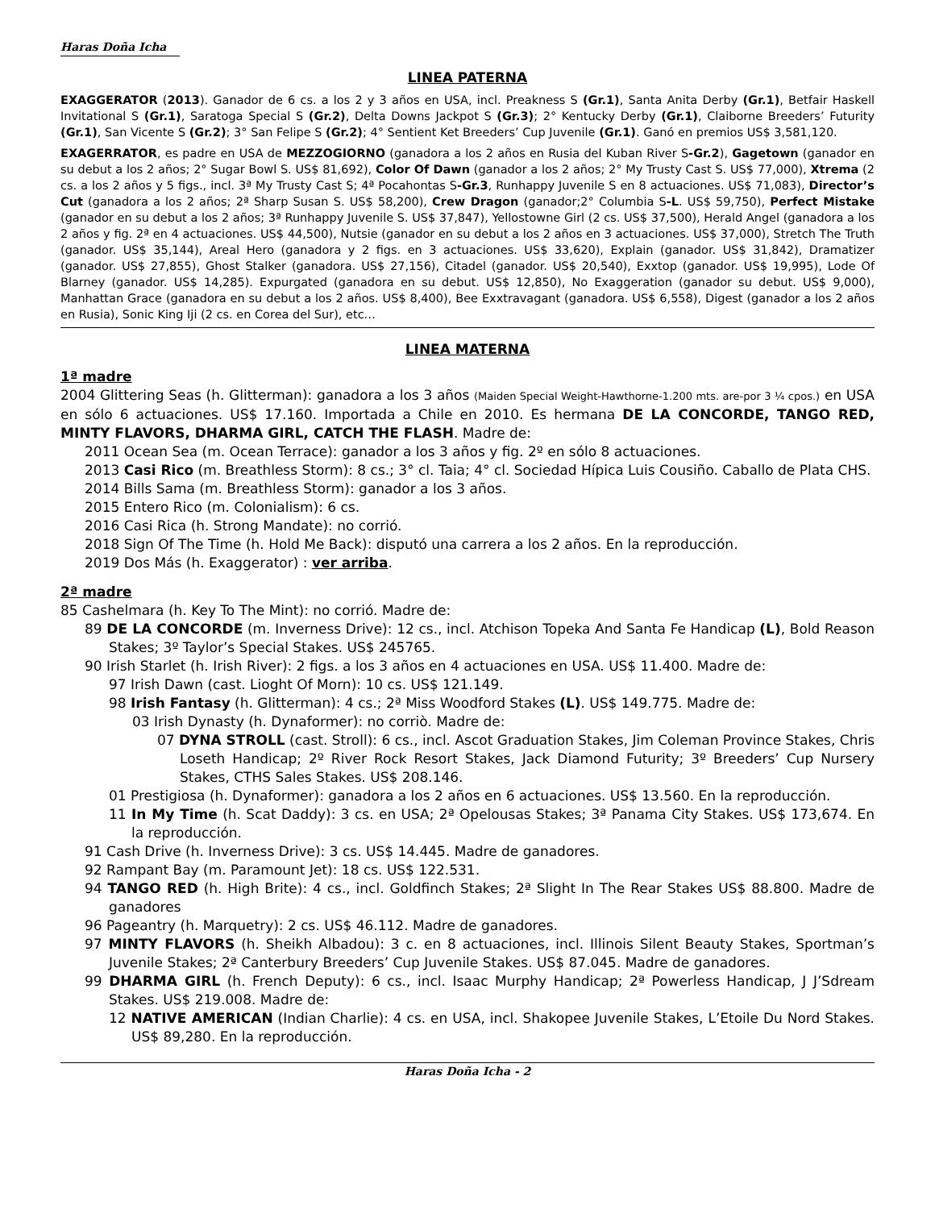Haras Doña Icha
LINEA PATERNA
EXAGGERATOR (2013). Ganador de 6 cs. a los 2 y 3 años en USA, incl. Preakness S (Gr.1), Santa Anita Derby (Gr.1), Betfair Haskell Invitational S (Gr.1), Saratoga Special S (Gr.2), Delta Downs Jackpot S (Gr.3); 2° Kentucky Derby (Gr.1), Claiborne Breeders’ Futurity (Gr.1), San Vicente S (Gr.2); 3° San Felipe S (Gr.2); 4° Sentient Ket Breeders’ Cup Juvenile (Gr.1). Ganó en premios US$ 3,581,120.
EXAGERRATOR, es padre en USA de MEZZOGIORNO (ganadora a los 2 años en Rusia del Kuban River S-Gr.2), Gagetown (ganador en su debut a los 2 años; 2° Sugar Bowl S. US$ 81,692), Color Of Dawn (ganador a los 2 años; 2° My Trusty Cast S. US$ 77,000), Xtrema (2 cs. a los 2 años y 5 figs., incl. 3ª My Trusty Cast S; 4ª Pocahontas S-Gr.3, Runhappy Juvenile S en 8 actuaciones. US$ 71,083), Director’s Cut (ganadora a los 2 años; 2ª Sharp Susan S. US$ 58,200), Crew Dragon (ganador;2° Columbia S-L. US$ 59,750), Perfect Mistake (ganador en su debut a los 2 años; 3ª Runhappy Juvenile S. US$ 37,847), Yellostowne Girl (2 cs. US$ 37,500), Herald Angel (ganadora a los 2 años y fig. 2ª en 4 actuaciones. US$ 44,500), Nutsie (ganador en su debut a los 2 años en 3 actuaciones. US$ 37,000), Stretch The Truth (ganador. US$ 35,144), Areal Hero (ganadora y 2 figs. en 3 actuaciones. US$ 33,620), Explain (ganador. US$ 31,842), Dramatizer (ganador. US$ 27,855), Ghost Stalker (ganadora. US$ 27,156), Citadel (ganador. US$ 20,540), Exxtop (ganador. US$ 19,995), Lode Of Blarney (ganador. US$ 14,285). Expurgated (ganadora en su debut. US$ 12,850), No Exaggeration (ganador su debut. US$ 9,000), Manhattan Grace (ganadora en su debut a los 2 años. US$ 8,400), Bee Exxtravagant (ganadora. US$ 6,558), Digest (ganador a los 2 años en Rusia), Sonic King Iji (2 cs. en Corea del Sur), etc…
LINEA MATERNA
1ª madre
2004 Glittering Seas (h. Glitterman): ganadora a los 3 años (Maiden Special Weight-Hawthorne-1.200 mts. are-por 3 ¼ cpos.) en USA en sólo 6 actuaciones. US$ 17.160. Importada a Chile en 2010. Es hermana DE LA CONCORDE, TANGO RED, MINTY FLAVORS, DHARMA GIRL, CATCH THE FLASH. Madre de:
2011 Ocean Sea (m. Ocean Terrace): ganador a los 3 años y fig. 2º en sólo 8 actuaciones.
2013 Casi Rico (m. Breathless Storm): 8 cs.; 3° cl. Taia; 4° cl. Sociedad Hípica Luis Cousiño. Caballo de Plata CHS.
2014 Bills Sama (m. Breathless Storm): ganador a los 3 años.
2015 Entero Rico (m. Colonialism): 6 cs.
2016 Casi Rica (h. Strong Mandate): no corrió.
2018 Sign Of The Time (h. Hold Me Back): disputó una carrera a los 2 años. En la reproducción.
2019 Dos Más (h. Exaggerator) : ver arriba.
2ª madre
85 Cashelmara (h. Key To The Mint): no corrió. Madre de:
89 DE LA CONCORDE (m. Inverness Drive): 12 cs., incl. Atchison Topeka And Santa Fe Handicap (L), Bold Reason Stakes; 3º Taylor’s Special Stakes. US$ 245765.
90 Irish Starlet (h. Irish River): 2 figs. a los 3 años en 4 actuaciones en USA. US$ 11.400. Madre de:
97 Irish Dawn (cast. Lioght Of Morn): 10 cs. US$ 121.149.
98 Irish Fantasy (h. Glitterman): 4 cs.; 2ª Miss Woodford Stakes (L). US$ 149.775. Madre de:
03 Irish Dynasty (h. Dynaformer): no corriò. Madre de:
07 DYNA STROLL (cast. Stroll): 6 cs., incl. Ascot Graduation Stakes, Jim Coleman Province Stakes, Chris Loseth Handicap; 2º River Rock Resort Stakes, Jack Diamond Futurity; 3º Breeders’ Cup Nursery Stakes, CTHS Sales Stakes. US$ 208.146.
01 Prestigiosa (h. Dynaformer): ganadora a los 2 años en 6 actuaciones. US$ 13.560. En la reproducción.
11 In My Time (h. Scat Daddy): 3 cs. en USA; 2ª Opelousas Stakes; 3ª Panama City Stakes. US$ 173,674. En la reproducción.
91 Cash Drive (h. Inverness Drive): 3 cs. US$ 14.445. Madre de ganadores.
92 Rampant Bay (m. Paramount Jet): 18 cs. US$ 122.531.
94 TANGO RED (h. High Brite): 4 cs., incl. Goldfinch Stakes; 2ª Slight In The Rear Stakes US$ 88.800. Madre de ganadores
96 Pageantry (h. Marquetry): 2 cs. US$ 46.112. Madre de ganadores.
97 MINTY FLAVORS (h. Sheikh Albadou): 3 c. en 8 actuaciones, incl. Illinois Silent Beauty Stakes, Sportman’s Juvenile Stakes; 2ª Canterbury Breeders’ Cup Juvenile Stakes. US$ 87.045. Madre de ganadores.
99 DHARMA GIRL (h. French Deputy): 6 cs., incl. Isaac Murphy Handicap; 2ª Powerless Handicap, J J’Sdream Stakes. US$ 219.008. Madre de:
12 NATIVE AMERICAN (Indian Charlie): 4 cs. en USA, incl. Shakopee Juvenile Stakes, L’Etoile Du Nord Stakes. US$ 89,280. En la reproducción.
Haras Doña Icha - 2